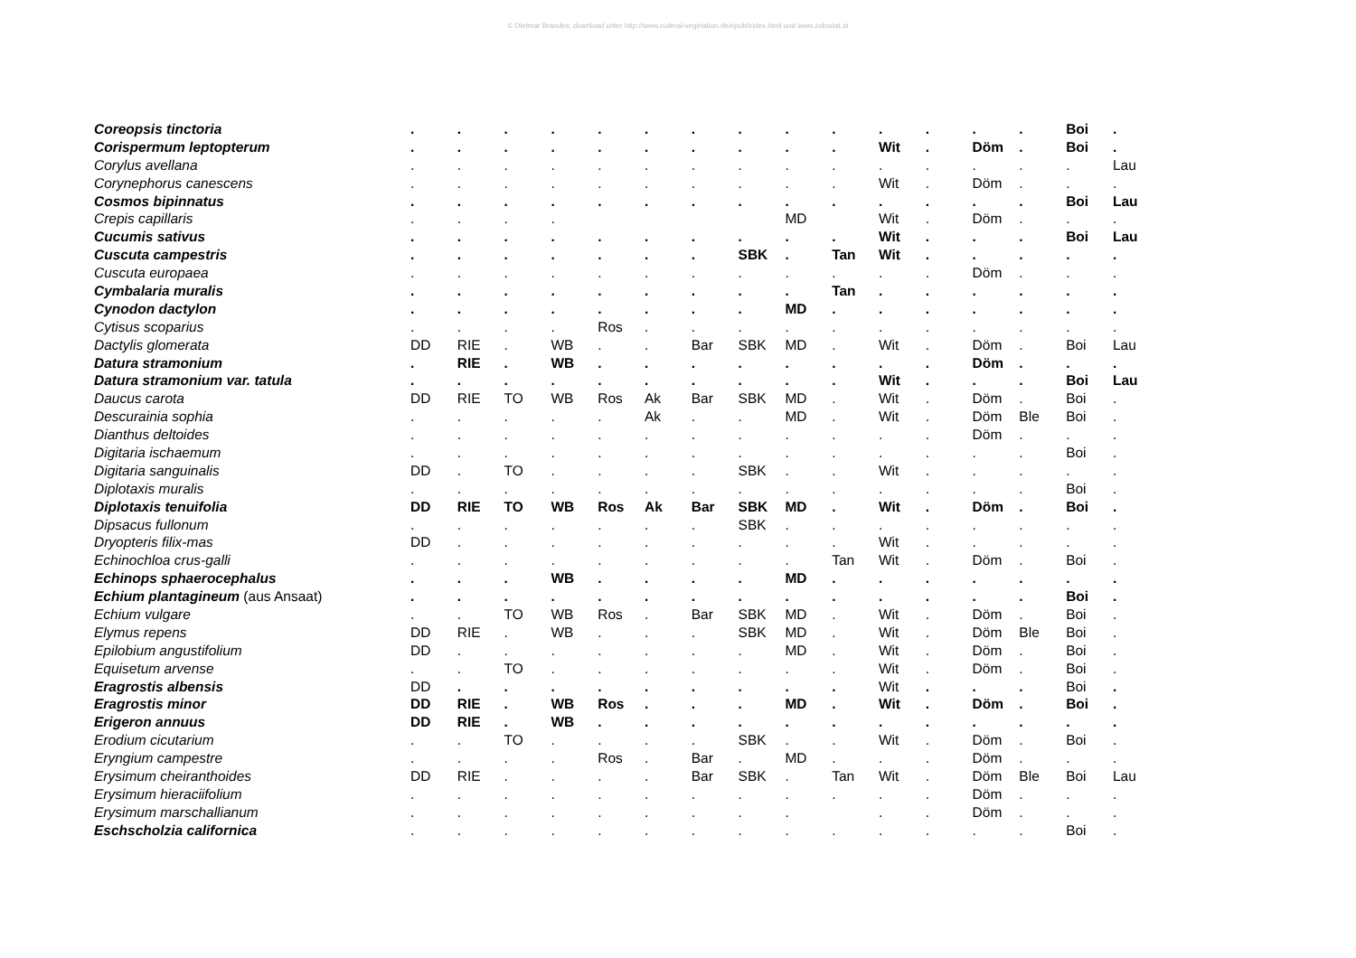© Dietmar Brandes; download unter http://www.ruderal-vegetation.de/epub/index.html und www.zobodat.at
| Coreopsis tinctoria | . | . | . | . | . | . | . | . | . | . | . | . | . | . | Boi | . |
| Corispermum leptopterum | . | . | . | . | . | . | . | . | . | . | Wit | . | Döm | . | Boi | . |
| Corylus avellana | . | . | . | . | . | . | . | . | . | . | . | . | . | . | . | Lau |
| Corynephorus canescens | . | . | . | . | . | . | . | . | . | . | Wit | . | Döm | . | . | . |
| Cosmos bipinnatus | . | . | . | . | . | . | . | . | . | . | . | . | . | . | Boi | Lau |
| Crepis capillaris | . | . | . | . | | | | | MD | | Wit | . | Döm | . | . | . |
| Cucumis sativus | . | . | . | . | . | . | . | . | . | . | Wit | . | . | . | Boi | Lau |
| Cuscuta campestris | . | . | . | . | . | . | . | SBK | . | Tan | Wit | . | . | . | . | . |
| Cuscuta europaea | . | . | . | . | . | . | . | . | . | . | . | . | Döm | . | . | . |
| Cymbalaria muralis | . | . | . | . | . | . | . | . | . | Tan | . | . | . | . | . | . |
| Cynodon dactylon | . | . | . | . | . | . | . | . | MD | . | . | . | . | . | . | . |
| Cytisus scoparius | . | . | . | . | Ros | . | . | . | . | . | . | . | . | . | . | . |
| Dactylis glomerata | DD | RIE | . | WB | . | . | Bar | SBK | MD | . | Wit | . | Döm | . | Boi | Lau |
| Datura stramonium | . | RIE | . | WB | . | . | . | . | . | . | . | . | Döm | . | . | . |
| Datura stramonium var. tatula | . | . | . | . | . | . | . | . | . | . | Wit | . | . | . | Boi | Lau |
| Daucus carota | DD | RIE | TO | WB | Ros | Ak | Bar | SBK | MD | . | Wit | . | Döm | . | Boi | . |
| Descurainia sophia | . | . | . | . | . | Ak | . | . | MD | . | Wit | . | Döm | Ble | Boi | . |
| Dianthus deltoides | . | . | . | . | . | . | . | . | . | . | . | . | Döm | . | . | . |
| Digitaria ischaemum | . | . | . | . | . | . | . | . | . | . | . | . | . | . | Boi | . |
| Digitaria sanguinalis | DD | . | TO | . | . | . | . | SBK | . | . | Wit | . | . | . | . | . |
| Diplotaxis muralis | . | . | . | . | . | . | . | . | . | . | . | . | . | . | Boi | . |
| Diplotaxis tenuifolia | DD | RIE | TO | WB | Ros | Ak | Bar | SBK | MD | . | Wit | . | Döm | . | Boi | . |
| Dipsacus fullonum | . | . | . | . | . | . | . | SBK | . | . | . | . | . | . | . | . |
| Dryopteris filix-mas | DD | . | . | . | . | . | . | . | . | . | Wit | . | . | . | . | . |
| Echinochloa crus-galli | . | . | . | . | . | . | . | . | . | Tan | Wit | . | Döm | . | Boi | . |
| Echinops sphaerocephalus | . | . | . | WB | . | . | . | . | MD | . | . | . | . | . | . | . |
| Echium plantagineum (aus Ansaat) | . | . | . | . | . | . | . | . | . | . | . | . | . | . | Boi | . |
| Echium vulgare | . | . | TO | WB | Ros | . | Bar | SBK | MD | . | Wit | . | Döm | . | Boi | . |
| Elymus repens | DD | RIE | . | WB | . | . | . | SBK | MD | . | Wit | . | Döm | Ble | Boi | . |
| Epilobium angustifolium | DD | . | . | . | . | . | . | . | MD | . | Wit | . | Döm | . | Boi | . |
| Equisetum arvense | . | . | TO | . | . | . | . | . | . | . | Wit | . | Döm | . | Boi | . |
| Eragrostis albensis | DD | . | . | . | . | . | . | . | . | . | Wit | . | . | . | Boi | . |
| Eragrostis minor | DD | RIE | . | WB | Ros | . | . | . | MD | . | Wit | . | Döm | . | Boi | . |
| Erigeron annuus | DD | RIE | . | WB | . | . | . | . | . | . | . | . | . | . | . | . |
| Erodium cicutarium | . | . | TO | . | . | . | . | SBK | . | . | Wit | . | Döm | . | Boi | . |
| Eryngium campestre | . | . | . | . | Ros | . | Bar | . | MD | . | . | . | Döm | . | . | . |
| Erysimum cheiranthoides | DD | RIE | . | . | . | . | Bar | SBK | . | Tan | Wit | . | Döm | Ble | Boi | Lau |
| Erysimum hieraciifolium | . | . | . | . | . | . | . | . | . | . | . | . | Döm | . | . | . |
| Erysimum marschallianum | . | . | . | . | . | . | . | . | . | | . | . | Döm | . | . | . |
| Eschscholzia californica | . | . | . | . | . | . | . | . | . | . | . | . | . | . | Boi | . |